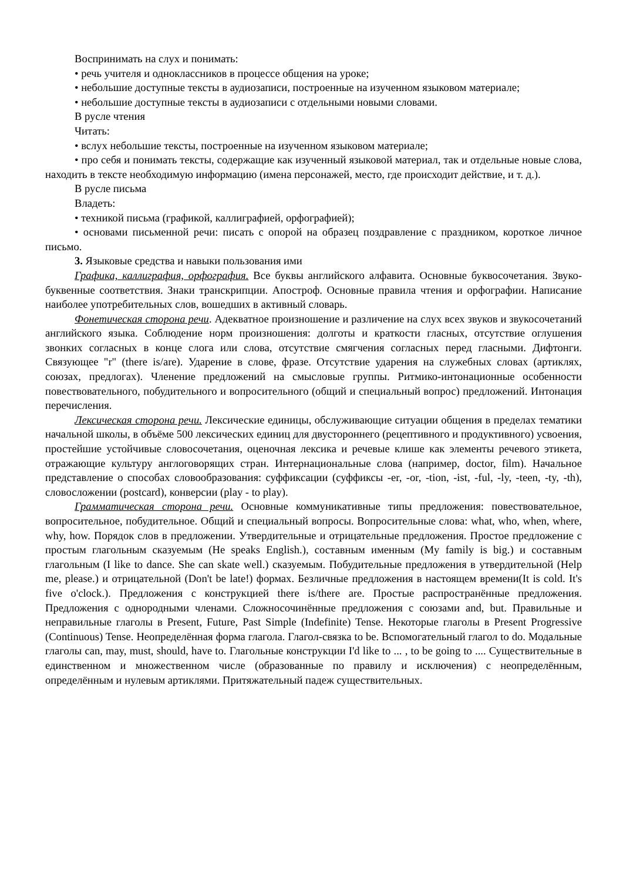Воспринимать на слух и понимать:
• речь учителя и одноклассников в процессе общения на уроке;
• небольшие доступные тексты в аудиозаписи, построенные на изученном языковом материале;
• небольшие доступные тексты в аудиозаписи с отдельными новыми словами.
В русле чтения
Читать:
• вслух небольшие тексты, построенные на изученном языковом материале;
• про себя и понимать тексты, содержащие как изученный языковой материал, так и отдельные новые слова, находить в тексте необходимую информацию (имена персонажей, место, где происходит действие, и т. д.).
В русле письма
Владеть:
• техникой письма (графикой, каллиграфией, орфографией);
• основами письменной речи: писать с опорой на образец поздравление с праздником, короткое личное письмо.
3. Языковые средства и навыки пользования ими
Графика, каллиграфия, орфография. Все буквы английского алфавита. Основные буквосочетания. Звуко-буквенные соответствия. Знаки транскрипции. Апостроф. Основные правила чтения и орфографии. Написание наиболее употребительных слов, вошедших в активный словарь.
Фонетическая сторона речи. Адекватное произношение и различение на слух всех звуков и звукосочетаний английского языка. Соблюдение норм произношения: долготы и краткости гласных, отсутствие оглушения звонких согласных в конце слога или слова, отсутствие смягчения согласных перед гласными. Дифтонги. Связующее "r" (there is/are). Ударение в слове, фразе. Отсутствие ударения на служебных словах (артиклях, союзах, предлогах). Членение предложений на смысловые группы. Ритмико-интонационные особенности повествовательного, побудительного и вопросительного (общий и специальный вопрос) предложений. Интонация перечисления.
Лексическая сторона речи. Лексические единицы, обслуживающие ситуации общения в пределах тематики начальной школы, в объёме 500 лексических единиц для двустороннего (рецептивного и продуктивного) усвоения, простейшие устойчивые словосочетания, оценочная лексика и речевые клише как элементы речевого этикета, отражающие культуру англоговорящих стран. Интернациональные слова (например, doctor, film). Начальное представление о способах словообразования: суффиксации (суффиксы -er, -or, -tion, -ist, -ful, -ly, -teen, -ty, -th), словосложении (postcard), конверсии (play - to play).
Грамматическая сторона речи. Основные коммуникативные типы предложения: повествовательное, вопросительное, побудительное. Общий и специальный вопросы. Вопросительные слова: what, who, when, where, why, how. Порядок слов в предложении. Утвердительные и отрицательные предложения. Простое предложение с простым глагольным сказуемым (He speaks English.), составным именным (My family is big.) и составным глагольным (I like to dance. She can skate well.) сказуемым. Побудительные предложения в утвердительной (Help me, please.) и отрицательной (Don't be late!) формах. Безличные предложения в настоящем времени(It is cold. It's five o'clock.). Предложения с конструкцией there is/there are. Простые распространённые предложения. Предложения с однородными членами. Сложносочинённые предложения с союзами and, but. Правильные и неправильные глаголы в Present, Future, Past Simple (Indefinite) Tense. Некоторые глаголы в Present Progressive (Continuous) Tense. Неопределённая форма глагола. Глагол-связка to be. Вспомогательный глагол to do. Модальные глаголы can, may, must, should, have to. Глагольные конструкции I'd like to ... , to be going to .... Существительные в единственном и множественном числе (образованные по правилу и исключения) с неопределённым, определённым и нулевым артиклями. Притяжательный падеж существительных.